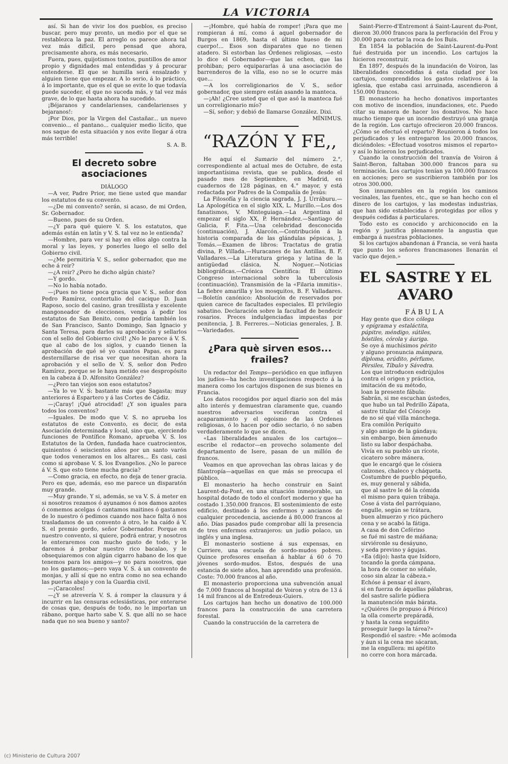LA VICTORIA
así. Si han de vivir los dos pueblos, es preciso buscar, pero muy pronto, un medio por el que se restablezca la paz. El arreglo os parece ahora tal vez más difícil, pero pensad que ahora, precisamente ahora, es más necesario.
Fuera, pues, quijotismos tontos, puntillos de amor propio y dignidades mal entendidas y á procurar entenderse. El que se humilla será ensalzado y alguien tiene que empezar. A lo serio, á lo práctico, á lo importante, que es el que se evite lo que todavía puede suceder, el que no suceda más, y tal vez más grave, de lo que hasta ahora ha sucedido.
¡Béjaranos y candelarienses, candelarienses y bejaranos!:
¡Por Dios, por la Virgen del Castañar... un nuevo convenio... el pantano... cualquier medio lícito, que nos saque de esta situación y nos evite llegar á otra más terrible!
S. A. B.
El decreto sobre asociaciones
DIÁLOGO
—A ver, Padre Prior, me tiene usted que mandar los estatutos de su convento.
—¿De mi convento? serán, si acaso, de mi Orden, Sr. Gobernador.
—Bueno, pues de su Orden.
—¿Y para qué quiere V. S. los estatutos, que además están en latín y V. S. tal vez no le entienda?
—Hombre, para ver si hay en ellos algo contra la moral y las leyes, y ponerles luego el sello del Gobierno civil.
—¿Me permitiría V. S., señor gobernador, que me eche á reir?
—¿A reir? ¿Pero he dicho algún chiste?
—Y gordo.
—No lo había notado.
—¡Pues no tiene poca gracia que V. S., señor don Pedro Ramírez, contertulio del cacique D. Juan Raposo, socio del casino, gran tresillista y excelente mangoneador de elecciones, venga á pedir los estatutos de San Benito, como pediría también los de San Francisco, Santo Domingo, San Ignacio y Santa Teresa, para darles su aprobación y sellarlos con el sello del Gobierno civil! ¿No le parece á V. S. que al cabo de los siglos, y cuando tienen la aprobación de qué sé yo cuantos Papas, es para desternillarse de risa ver que necesitan ahora la aprobación y el sello de V. S, señor don Pedro Ramírez, porque se le haya metido ese despropósito en la cabeza á D. Alfonsito González?
—¿Pero tan viejos son esos estatutos?
—Ya lo ve V. S: bastante más que Sagasta; muy anteriores á Espartero y á las Cortes de Cádiz.
—¡Caray! ¡Qué atrocidad! ¿Y son iguales para todos los conventos?
—Iguales. De modo que V. S. no aprueba los estatutos de este Convento, es decir, de esta Asociación determinada y local, sino que, ejerciendo funciones de Pontífice Romano, aprueba V. S. los Estatutos de la Orden, fundada hace cuatrocientos, quinientos ó seiscientos años por un santo varón que todos veneramos en los altares... Es casi, casi como si aprobase V. S. los Evangelios. ¿No le parece á V. S. que esto tiene mucha gracia?
—Como gracia, en efecto, no deja de tener gracia. Pero es que, además, eso me parece un disparatón muy grande.
—Muy grande. Y si, además, se va V. S. á meter en si nosotros rezamos ó ayunamos ó nos damos azotes ó comemos acelgas ó cantamos maitines ó gastamos de lo nuestro ó pedimos cuando nos hace falta ó nos trasladamos de un convento á otro, le ha caído á V. S. el premio gordo, señor Gobernador. Porque en nuestro convento, si quiere, podrá entrar, y nosotros le enteraremos con mucho gusto de todo, y le daremos á probar nuestro rico bacalao, y le obsequiaremos con algún cigarro habano de los que tenemos para los amigos—y no para nosotros, que no los gastamos;—pero vaya V. S. á un convento de monjas, y allí sí que no entra como no sea echando las puertas abajo y con la Guardia civil.
—¡Caracoles!
—¿Y se atrevería V. S. á romper la clausura y á incurrir en las censuras eclesiásticas, por enterarse de cosas que, después de todo, no le importan un rábano, porque harto sabe V. S. que allí no se hace nada que no sea bueno y santo?
—¡Hombre, qué había de romper! ¡Para que me rompieran á mí, como á aquel gobernador de Burgos en 1869, hasta el último hueso de mi cuerpo!... Esos son disparates que no tienen atadero. Si estorban las Órdenes religiosas, —esto lo dice el Gobernador—que las echen, que las prohiban; pero equipararlas á una asociación de barrenderos de la villa, eso no se le ocurre más que...
—A los correligionarios de V. S., señor gobernador, que siempre están asando la manteca.
—¡Ah! ¿Cree usted que el que asó la manteca fué un correligionario mío?
—Sí, señor; y debió de llamarse González. Dixi.
MÍNIMUS.
“RAZÓN Y FE,,
He aquí el Sumario del número 2.°, correspondiente al actual mes de Octubre, de esta importantísima revista, que se publica, desde el pasado mes de Septiembre, en Madrid, en cuadernos de 128 páginas, en 4.° mayor, y está redactada por Padres de la Compañía de Jesús:
La Filosofía y la ciencia sagrada, J. J. Urráburu.—La Apologética en el siglo XIX, L. Murillo.—Los dos fanatismos, V. Minteguiaga.—La Argentina al empezar el siglo XX, P. Hernández.—Santiago de Galicia, F. Fita.—Una celebridad desconocida (continuación), J. Alarcón.—Contribución á la historia comparada de las glándulas pépsicas, J. Tomás.—Examen de libros: Tractatus de gratia divina, P. Villada.—Huracanes de las Antillas, B. F. Valladares.—La Literatura griega y latina de la antigüedad clásica, N. Noguer.—Noticias bibliográficas.—Crónica Científica: El último Congreso internacional sobre la tuberculosis (continuación). Transmisión de la «Filaria immitis». La fiebre amarilla y los mosquitos, B. F. Valladares.—Boletín canónico: Absolución de reservados por quien carece de facultades especiales. El privilegio sabatino. Declaración sobre la facultad de bendecir rosarios. Preces indulgenciadas impuestas por penitencia, J. B. Ferreres.—Noticias generales, J. B.—Variedades.
¿Para què sirven esos... frailes?
Un redactor del Temps—periódico en que influyen los judíos—ha hecho investigaciones respecto á la manera como los cartujos disponen de sus bienes en Francia.
Los datos recogidos por aquel diario son del más alto interés y demuestran claramente que, cuando nuestros adversarios vociferan contra el acaparamiento y el egoismo de las Ordenes religiosas, ó lo hacen por odio sectario, ó no saben verdaderamente lo que se dicen.
«Las liberalidades anuales de los cartujos—escribe el redactor—en provecho solamente del departamento de Isere, pasan de un millón de francos.
Veamos en que aprovechan las obras laicas y de filantropía—aquellas en que más se preocupa el público.
El monasterio ha hecho construir en Saint Laurent-du-Pont, en una situación inmejorable, un hospital dotado de todo el confort moderno y que ha costado 1.350.000 francos. El sostenimiento de este edificio, destinado á los enfermos y ancianos de cualquier procedencia, asciende á 80.000 francos al año. Días pasados pude comprobar allí la presencia de tres enfermos extranjeros: un judío polaco, un inglés y una inglesa.
El monasterio sostiene á sus expensas, en Curriere, una escuela de sordo-mudos pobres. Quince profesores enseñan á hablar á 60 ó 70 jóvenes sordo-mudos. Estos, después de una estancia de siete años, han aprendido una profesión. Coste: 70.000 francos al año.
El monasterio proporciona una subvención anual de 7.000 francos al hospital de Voiron y otra de 13 á 14 mil francos al de Entredeux-Guiers.
Los cartujos han hecho un donativo de 100.000 francos para la construcción de una carretera forestal.
Cuando la construcción de la carretera de
Saint-Pierre-d'Entremont á Saint-Laurent du-Pont, dieron 30.000 francos para la perforación del Frou y 30.000 para cortar la roca de los Buis.
En 1854 la población de Saint-Laurent-du-Pont fué destruida por un incendio. Los cartujos la hicieron reconstruir.
En 1897, después de la inundación de Voiron, las liberalidades concedidas á esta ciudad por los cartujos, comprendidos los gastos relativos á la iglesia, que estaba casi arruinada, ascendieron á 150.000 francos.
El monasterio ha hecho donativos importantes con motivo de incendios, inundaciones, etc. Puedo citar su manera de hacer los donativos. No hace mucho tiempo que un incendio destruyó una granja de la región. Los cartujo ofrecieron 20.000 francos. ¿Cómo se efectuó el reparto? Reunieron á todos los perjudicados y les entregaron los 20.000 francos, diciéndoles: «Efectuad vosotros mismos el reparto» y así lo hicieron los perjudicados.
Cuando la construcción del tranvía de Voiron á Saint-Beron, faltaban 300.000 francos para su terminación. Los cartujos tenían ya 100.000 francos en acciones; pero se suscribieron también por los otros 300.000.
Son innumerables en la región los caminos vecinales, las fuentes, etc., que se han hecho con el dinero de los cartujos, y las modestas industrias, que han sido establecidas ó protegidas por ellos y después cedidas á particulares.
Todo esto es conocido y archiconocido en la región y justifica plenamente la angustia que embarga á nuestras poblaciones.
Si los cartujos abandonan á Francia, se verá hasta que punto los señores francmasones llenarán el vacío que dejen.»
EL SASTRE Y EL AVARO
FÁBULA
Hay gente que dice cólega
y epígrama y estaláctita,
púpitre, méndigo, sútiles,
hóstiles, córola y áuriga.
Se oye á muchísimos périto
y alguno pronuncia mámpara,
díploma, erúdito, pérfume,
Pérsiles, Tíbulo y Sávedra.
Los que introducen esdrújulos
contra el origen y práctica,
imitación de su método,
loan la presente fábula:
Sabrán, si me escuchan ústedes,
que hubo un tal Pedrillo Zápata,
sastre titular del Cóncejo
de no sé qué villa mánchega.
Era comilón Períquito
y algo amigo de la gándaya;
sin embargo, bien ámenudo
listo su labor despáchaba.
Vivía en su pueblo un rícote,
cicatero sobre mánera,
que le encargó que le cósiera
calzones, chaleco y cháqueta.
Costumbre de pueblo péqueño,
es, muy general y sábida,
que al sastre le dé la cómida
el mismo para quien trábaja.
Cose á vista del parróquiano,
engulle, según se trátara,
buen almuerzo y rico púchero
cena y se acabó la fátiga.
A casa de don Ceférino
se fué mi sastre de máñana;
sirviéronle su desáyuno,
y seda previno y águjas.
«Ea (dijo): hasta que Isídoro,
tocando la gorda cámpana,
la hora de comer no séñale,
coso sin alzar la cábeza.»
Echóse á pensar el ávaro,
si en fuerza de áquellas pálabras,
del sastre salirle púdiera
la manutención más bárata.
«¿Quiéres (le propuso á Périco)
la olla comerte prepáradá,
y hasta la cena seguídito
proseguir luego la tárea?»
Respondió el sastre: «Me acómoda
y áun si la cena me sácaran,
me la engullera: mi apétito
no corre con hora márcada.
(c) Ministerio de Cultura 2007